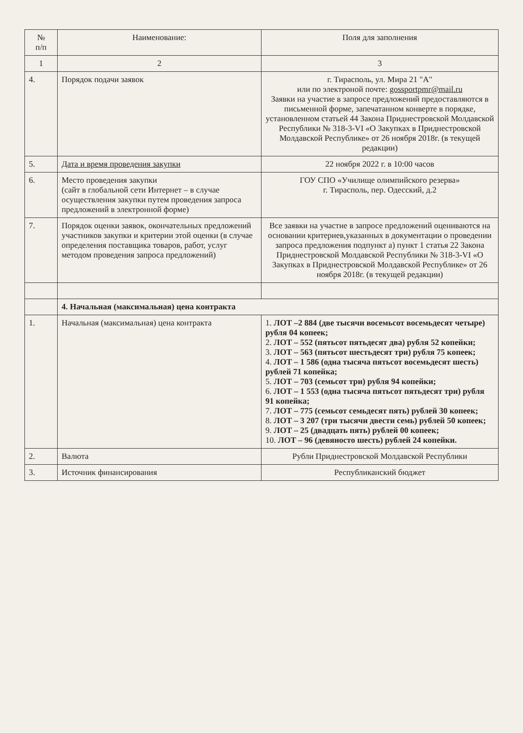| № п/п | Наименование: | Поля для заполнения |
| --- | --- | --- |
| 1 | 2 | 3 |
| 4. | Порядок подачи заявок | г. Тирасполь, ул. Мира 21 "А" или по электроной почте: gossportpmr@mail.ru Заявки на участие в запросе предложений предоставляются в письменной форме, запечатанном конверте в порядке, установленном статьей 44 Закона Приднестровской Молдавской Республики № 318-3-VI «О Закупках в Приднестровской Молдавской Республике» от 26 ноября 2018г. (в текущей редакции) |
| 5. | Дата и время проведения закупки | 22 ноября 2022 г. в 10:00 часов |
| 6. | Место проведения закупки (сайт в глобальной сети Интернет – в случае осуществления закупки путем проведения запроса предложений в электронной форме) | ГОУ СПО «Училище олимпийского резерва» г. Тирасполь, пер. Одесский, д.2 |
| 7. | Порядок оценки заявок, окончательных предложений участников закупки и критерии этой оценки (в случае определения поставщика товаров, работ, услуг методом проведения запроса предложений) | Все заявки на участие в запросе предложений оцениваются на основании критериев,указанных в документации о проведении запроса предложения подпункт а) пункт 1 статья 22 Закона Приднестровской Молдавской Республики № 318-3-VI «О Закупках в Приднестровской Молдавской Республике» от 26 ноября 2018г. (в текущей редакции) |
| | 4. Начальная (максимальная) цена контракта | |
| 1. | Начальная (максимальная) цена контракта | 1. ЛОТ –2 884 (две тысячи восемьсот восемьдесят четыре) рубля 04 копеек; 2. ЛОТ – 552 (пятьсот пятьдесят два) рубля 52 копейки; 3. ЛОТ – 563 (пятьсот шестьдесят три) рубля 75 копеек; 4. ЛОТ – 1 586 (одна тысяча пятьсот восемьдесят шесть) рублей 71 копейка; 5. ЛОТ – 703 (семьсот три) рубля 94 копейки; 6. ЛОТ – 1 553 (одна тысяча пятьсот пятьдесят три) рубля 91 копейка; 7. ЛОТ – 775 (семьсот семьдесят пять) рублей 30 копеек; 8. ЛОТ – 3 207 (три тысячи двести семь) рублей 50 копеек; 9. ЛОТ – 25 (двадцать пять) рублей 00 копеек; 10. ЛОТ – 96 (девяносто шесть) рублей 24 копейки. |
| 2. | Валюта | Рубли Приднестровской Молдавской Республики |
| 3. | Источник финансирования | Республиканский бюджет |